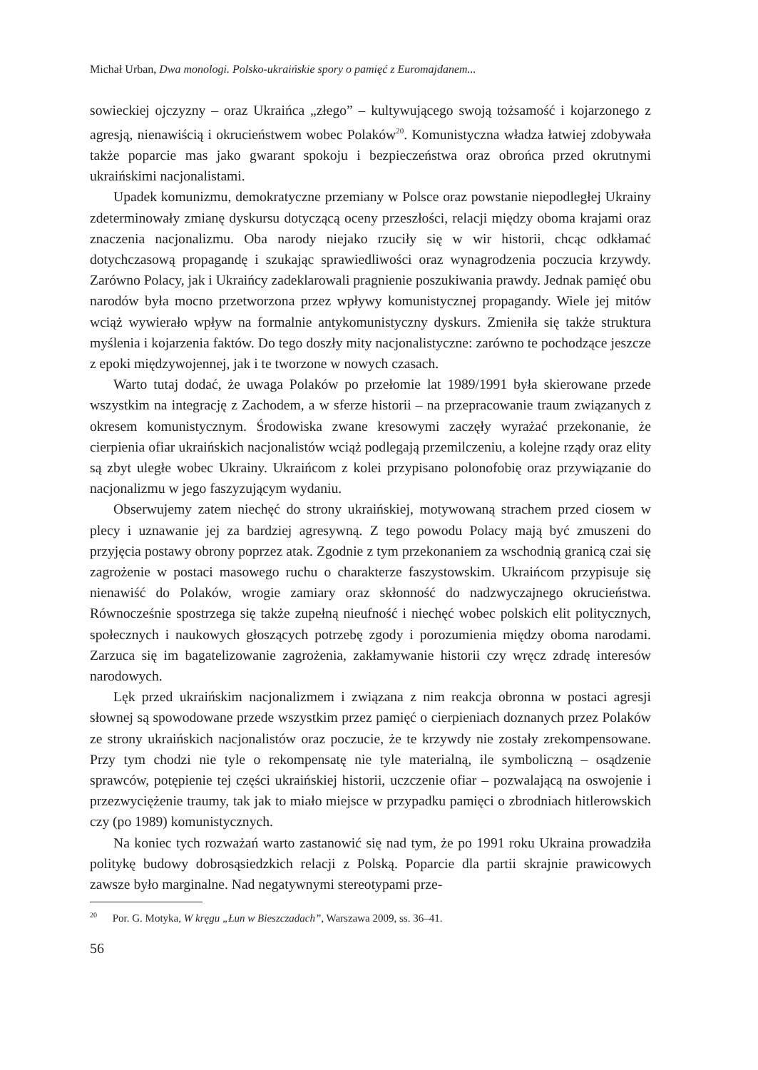Michał Urban, Dwa monologi. Polsko-ukraińskie spory o pamięć z Euromajdanem...
sowieckiej ojczyzny – oraz Ukraińca „złego” – kultywującego swoją tożsamość i kojarzonego z agresją, nienawiścią i okrucieństwem wobec Polaków<sup>20</sup>. Komunistyczna władza łatwiej zdobywała także poparcie mas jako gwarant spokoju i bezpieczeństwa oraz obrońca przed okrutnymi ukraińskimi nacjonalistami.
Upadek komunizmu, demokratyczne przemiany w Polsce oraz powstanie niepodległej Ukrainy zdeterminowały zmianę dyskursu dotyczącą oceny przeszłości, relacji między oboma krajami oraz znaczenia nacjonalizmu. Oba narody niejako rzuciły się w wir historii, chcąc odkłamać dotychczasową propagandę i szukając sprawiedliwości oraz wynagrodzenia poczucia krzywdy. Zarówno Polacy, jak i Ukraińcy zadeklarowali pragnienie poszukiwania prawdy. Jednak pamięć obu narodów była mocno przetworzona przez wpływy komunistycznej propagandy. Wiele jej mitów wciąż wywierało wpływ na formalnie antykomunistyczny dyskurs. Zmieniła się także struktura myślenia i kojarzenia faktów. Do tego doszły mity nacjonalistyczne: zarówno te pochodzące jeszcze z epoki międzywojennej, jak i te tworzone w nowych czasach.
Warto tutaj dodać, że uwaga Polaków po przełomie lat 1989/1991 była skierowane przede wszystkim na integrację z Zachodem, a w sferze historii – na przepracowanie traum związanych z okresem komunistycznym. Środowiska zwane kresowymi zaczęły wyrażać przekonanie, że cierpienia ofiar ukraińskich nacjonalistów wciąż podlegają przemilczeniu, a kolejne rządy oraz elity są zbyt uległe wobec Ukrainy. Ukraińcom z kolei przypisano polonofobię oraz przywiązanie do nacjonalizmu w jego faszyzującym wydaniu.
Obserwujemy zatem niechęć do strony ukraińskiej, motywowaną strachem przed ciosem w plecy i uznawanie jej za bardziej agresywną. Z tego powodu Polacy mają być zmuszeni do przyjęcia postawy obrony poprzez atak. Zgodnie z tym przekonaniem za wschodnią granicą czai się zagrożenie w postaci masowego ruchu o charakterze faszystowskim. Ukraińcom przypisuje się nienawiść do Polaków, wrogie zamiary oraz skłonność do nadzwyczajnego okrucieństwa. Równocześnie spostrzega się także zupełną nieufność i niechęć wobec polskich elit politycznych, społecznych i naukowych głoszących potrzebę zgody i porozumienia między oboma narodami. Zarzuca się im bagatelizowanie zagrożenia, zakłamywanie historii czy wręcz zdradę interesów narodowych.
Lęk przed ukraińskim nacjonalizmem i związana z nim reakcja obronna w postaci agresji słownej są spowodowane przede wszystkim przez pamięć o cierpieniach doznanych przez Polaków ze strony ukraińskich nacjonalistów oraz poczucie, że te krzywdy nie zostały zrekompensowane. Przy tym chodzi nie tyle o rekompensatę nie tyle materialną, ile symboliczną – osądzenie sprawców, potępienie tej części ukraińskiej historii, uczczenie ofiar – pozwalającą na oswojenie i przezwyciężenie traumy, tak jak to miało miejsce w przypadku pamięci o zbrodniach hitlerowskich czy (po 1989) komunistycznych.
Na koniec tych rozważań warto zastanowić się nad tym, że po 1991 roku Ukraina prowadziła politykę budowy dobrosąsiedzkich relacji z Polską. Poparcie dla partii skrajnie prawicowych zawsze było marginalne. Nad negatywnymi stereotypami prze-
<sup>20</sup> Por. G. Motyka, W kręgu „Łun w Bieszczadach”, Warszawa 2009, ss. 36–41.
56